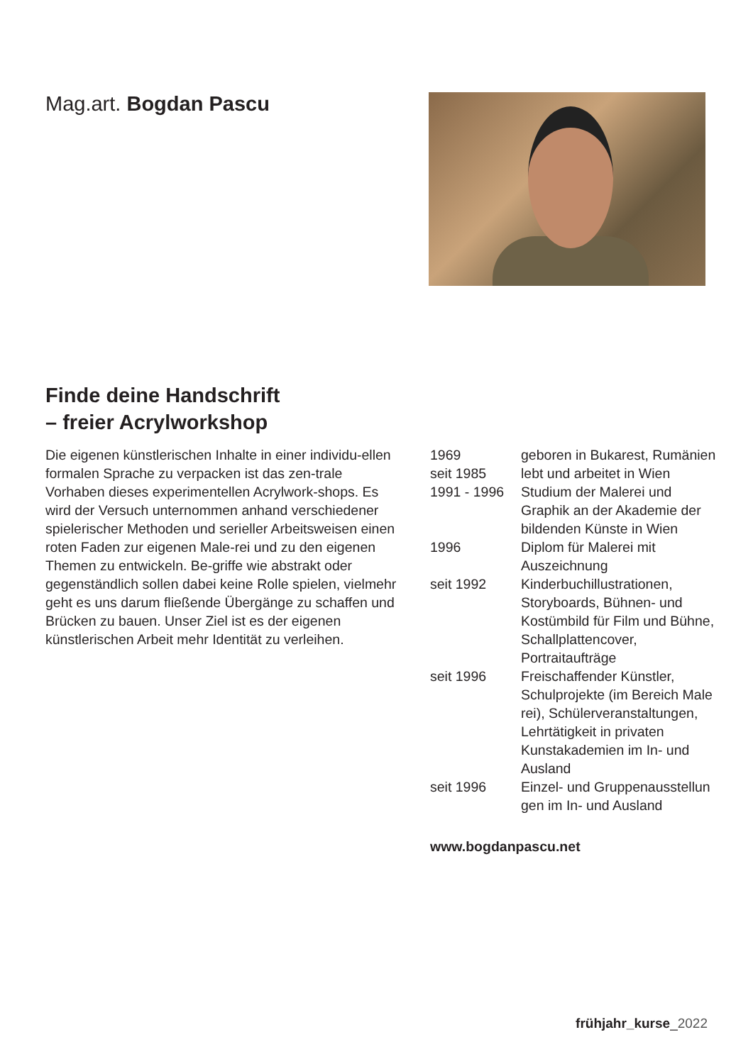Mag.art. Bogdan Pascu
Finde deine Handschrift
– freier Acrylworkshop
Die eigenen künstlerischen Inhalte in einer individu-ellen formalen Sprache zu verpacken ist das zen-trale Vorhaben dieses experimentellen Acrylwork-shops. Es wird der Versuch unternommen anhand verschiedener spielerischer Methoden und serieller Arbeitsweisen einen roten Faden zur eigenen Male-rei und zu den eigenen Themen zu entwickeln. Be-griffe wie abstrakt oder gegenständlich sollen dabei keine Rolle spielen, vielmehr geht es uns darum fließende Übergänge zu schaffen und Brücken zu bauen. Unser Ziel ist es der eigenen künstlerischen Arbeit mehr Identität zu verleihen.
| 1969 | geboren in Bukarest, Rumänien |
| seit 1985 | lebt und arbeitet in Wien |
| 1991 - 1996 | Studium der Malerei und Graphik an der Akademie der bildenden Künste in Wien |
| 1996 | Diplom für Malerei mit Auszeichnung |
| seit 1992 | Kinderbuchillustrationen, Storyboards, Bühnen- und Kostümbild für Film und Bühne, Schallplattencover, Portraitaufträge |
| seit 1996 | Freischaffender Künstler, Schulprojekte (im Bereich Male rei), Schülerveranstaltungen, Lehrtätigkeit in privaten Kunstakademien im In- und Ausland |
| seit 1996 | Einzel- und Gruppenausstellun gen im In- und Ausland |
www.bogdanpascu.net
frühjahr_kurse_2022